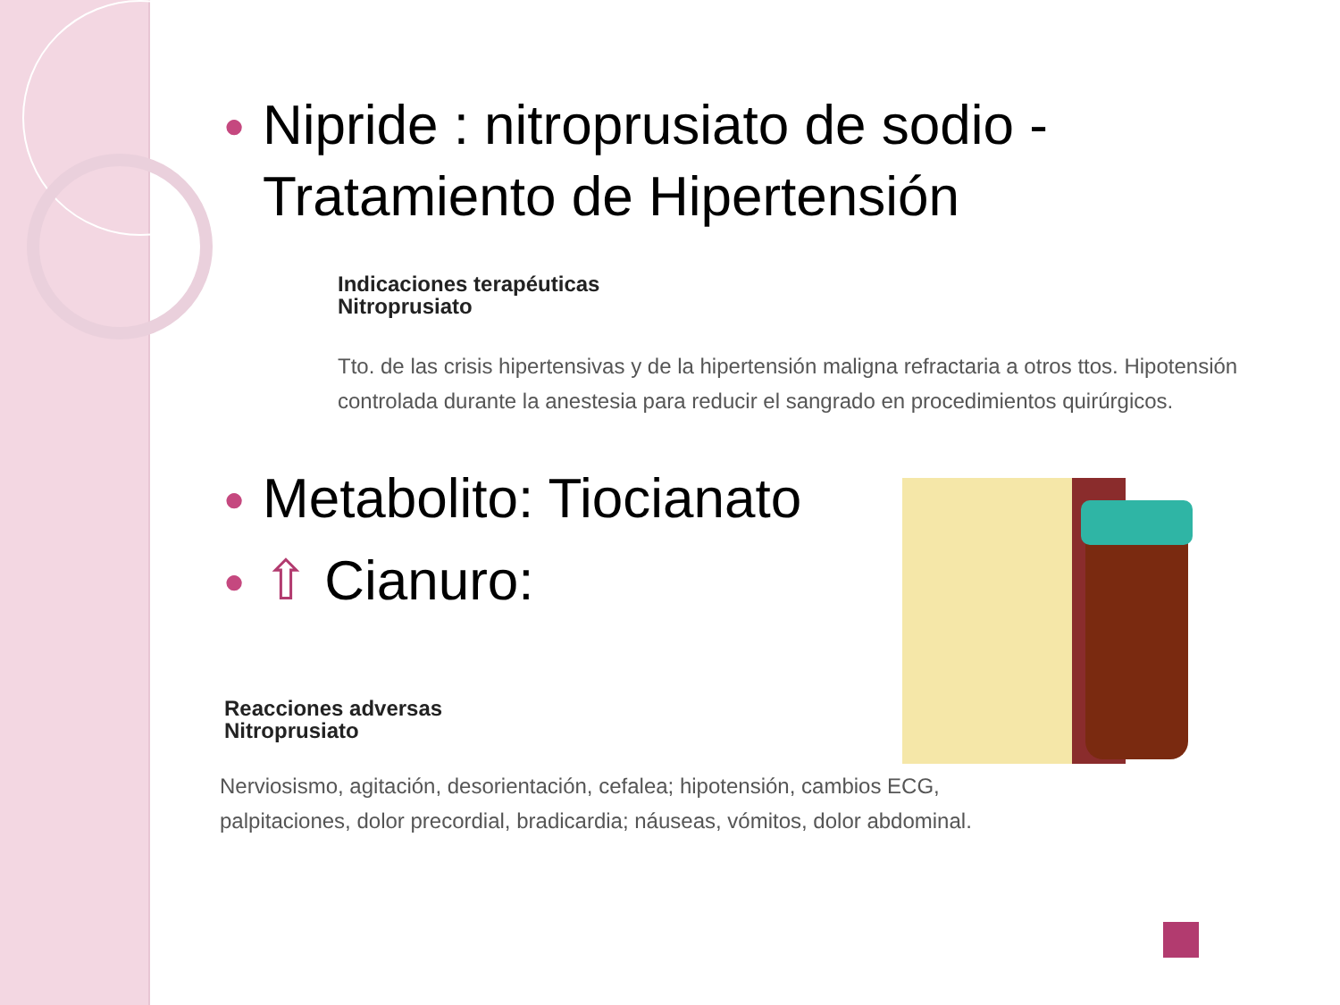● Nipride : nitroprusiato de sodio - Tratamiento de Hipertensión
Indicaciones terapéuticas
Nitroprusiato
Tto. de las crisis hipertensivas y de la hipertensión maligna refractaria a otros ttos. Hipotensión controlada durante la anestesia para reducir el sangrado en procedimientos quirúrgicos.
● Metabolito: Tiocianato
● ⇧ Cianuro:
Reacciones adversas
Nitroprusiato
Nerviosismo, agitación, desorientación, cefalea; hipotensión, cambios ECG, palpitaciones, dolor precordial, bradicardia; náuseas, vómitos, dolor abdominal.